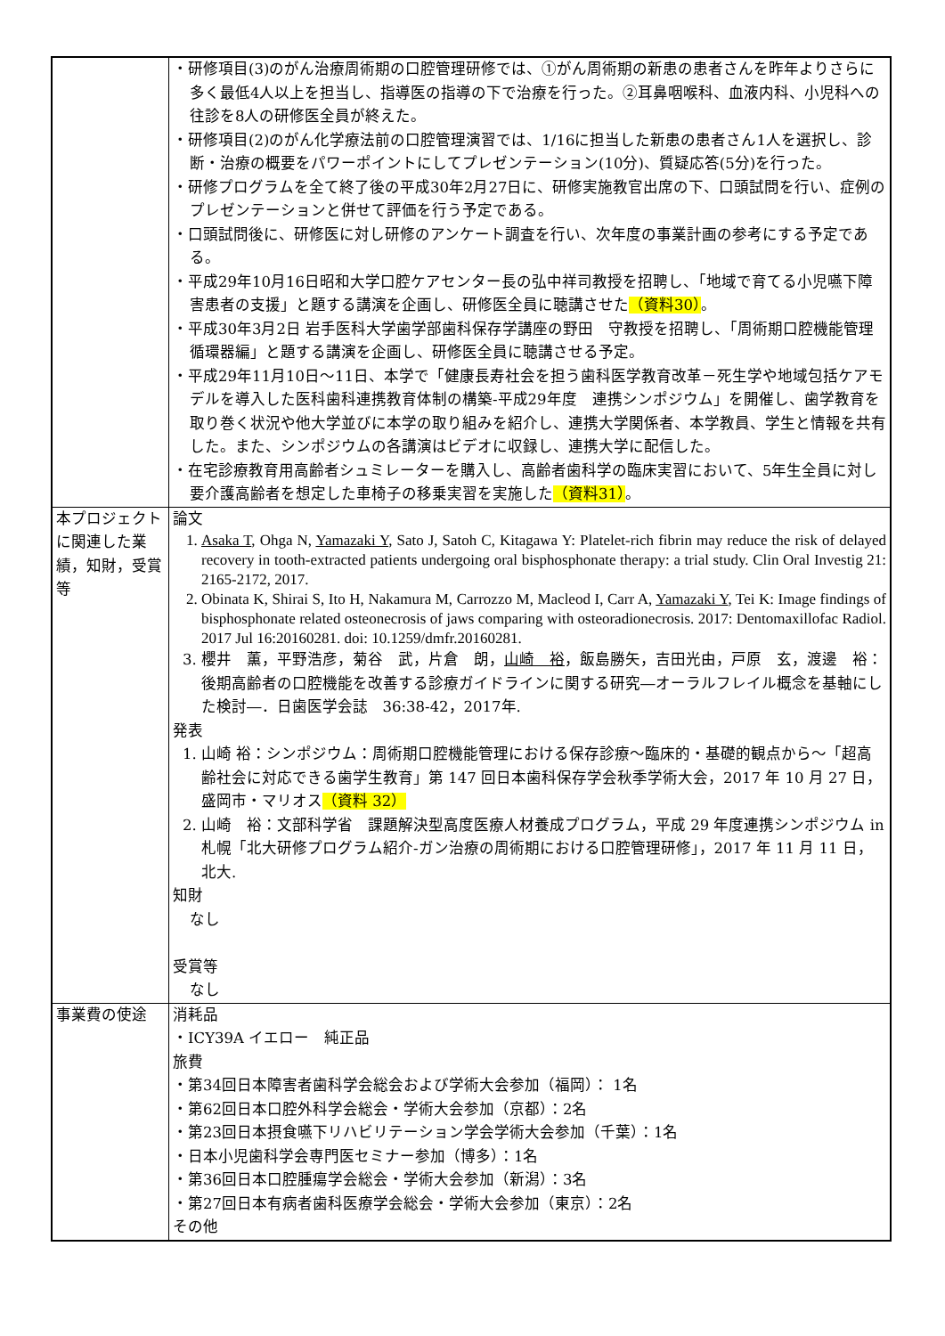| | ・研修項目(3)のがん治療周術期の口腔管理研修では、①がん周術期の新患の患者さんを昨年よりさらに多く最低4人以上を担当し、指導医の指導の下で治療を行った。②耳鼻咽喉科、血液内科、小児科への往診を8人の研修医全員が終えた。 ・研修項目(2)のがん化学療法前の口腔管理演習では、1/16に担当した新患の患者さん1人を選択し、診断・治療の概要をパワーポイントにしてプレゼンテーション(10分)、質疑応答(5分)を行った。 ・研修プログラムを全て終了後の平成30年2月27日に、研修実施教官出席の下、口頭試問を行い、症例のプレゼンテーションと併せて評価を行う予定である。 ・口頭試問後に、研修医に対し研修のアンケート調査を行い、次年度の事業計画の参考にする予定である。 ・平成29年10月16日昭和大学口腔ケアセンター長の弘中祥司教授を招聘し、「地域で育てる小児嚥下障害患者の支援」と題する講演を企画し、研修医全員に聴講させた （資料30） 。 ・平成30年3月2日 岩手医科大学歯学部歯科保存学講座の野田 守教授を招聘し、「周術期口腔機能管理 循環器編」と題する講演を企画し、研修医全員に聴講させる予定。 ・平成29年11月10日～11日、本学で「健康長寿社会を担う歯科医学教育改革－死生学や地域包括ケアモデルを導入した医科歯科連携教育体制の構築-平成29年度 連携シンポジウム」を開催し、歯学教育を取り巻く状況や他大学並びに本学の取り組みを紹介し、連携大学関係者、本学教員、学生と情報を共有した。また、シンポジウムの各講演はビデオに収録し、連携大学に配信した。 ・在宅診療教育用高齢者シュミレーターを購入し、高齢者歯科学の臨床実習において、5年生全員に対し要介護高齢者を想定した車椅子の移乗実習を実施した （資料31） 。 |
| 本プロジェクトに関連した業績，知財，受賞等 | 論文 1. Asaka T , Ohga N, Yamazaki Y , Sato J, Satoh C, Kitagawa Y: Platelet-rich fibrin may reduce the risk of delayed recovery in tooth-extracted patients undergoing oral bisphosphonate therapy: a trial study. Clin Oral Investig 21: 2165-2172, 2017. 2. Obinata K, Shirai S, Ito H, Nakamura M, Carrozzo M, Macleod I, Carr A, Yamazaki Y , Tei K: Image findings of bisphosphonate related osteonecrosis of jaws comparing with osteoradionecrosis. 2017: Dentomaxillofac Radiol. 2017 Jul 16:20160281. doi: 10.1259/dmfr.20160281. 3. 櫻井 薫，平野浩彦，菊谷 武，片倉 朗， 山崎 裕 ，飯島勝矢，吉田光由，戸原 玄，渡邊 裕：後期高齢者の口腔機能を改善する診療ガイドラインに関する研究―オーラルフレイル概念を基軸にした検討―．日歯医学会誌 36:38-42，2017年. 発表 1. 山崎 裕：シンポジウム：周術期口腔機能管理における保存診療～臨床的・基礎的観点から～「超高齢社会に対応できる歯学生教育」第 147 回日本歯科保存学会秋季学術大会，2017 年 10 月 27 日，盛岡市・マリオス （資料 32） 2. 山崎 裕：文部科学省 課題解決型高度医療人材養成プログラム，平成 29 年度連携シンポジウム in 札幌「北大研修プログラム紹介-ガン治療の周術期における口腔管理研修」，2017 年 11 月 11 日，北大. 知財 なし 受賞等 なし |
| 事業費の使途 | 消耗品 ・ICY39A イエロー 純正品 旅費 ・第34回日本障害者歯科学会総会および学術大会参加（福岡）： 1名 ・第62回日本口腔外科学会総会・学術大会参加（京都）：2名 ・第23回日本摂食嚥下リハビリテーション学会学術大会参加（千葉）：1名 ・日本小児歯科学会専門医セミナー参加（博多）：1名 ・第36回日本口腔腫瘍学会総会・学術大会参加（新潟）：3名 ・第27回日本有病者歯科医療学会総会・学術大会参加（東京）：2名 その他 |